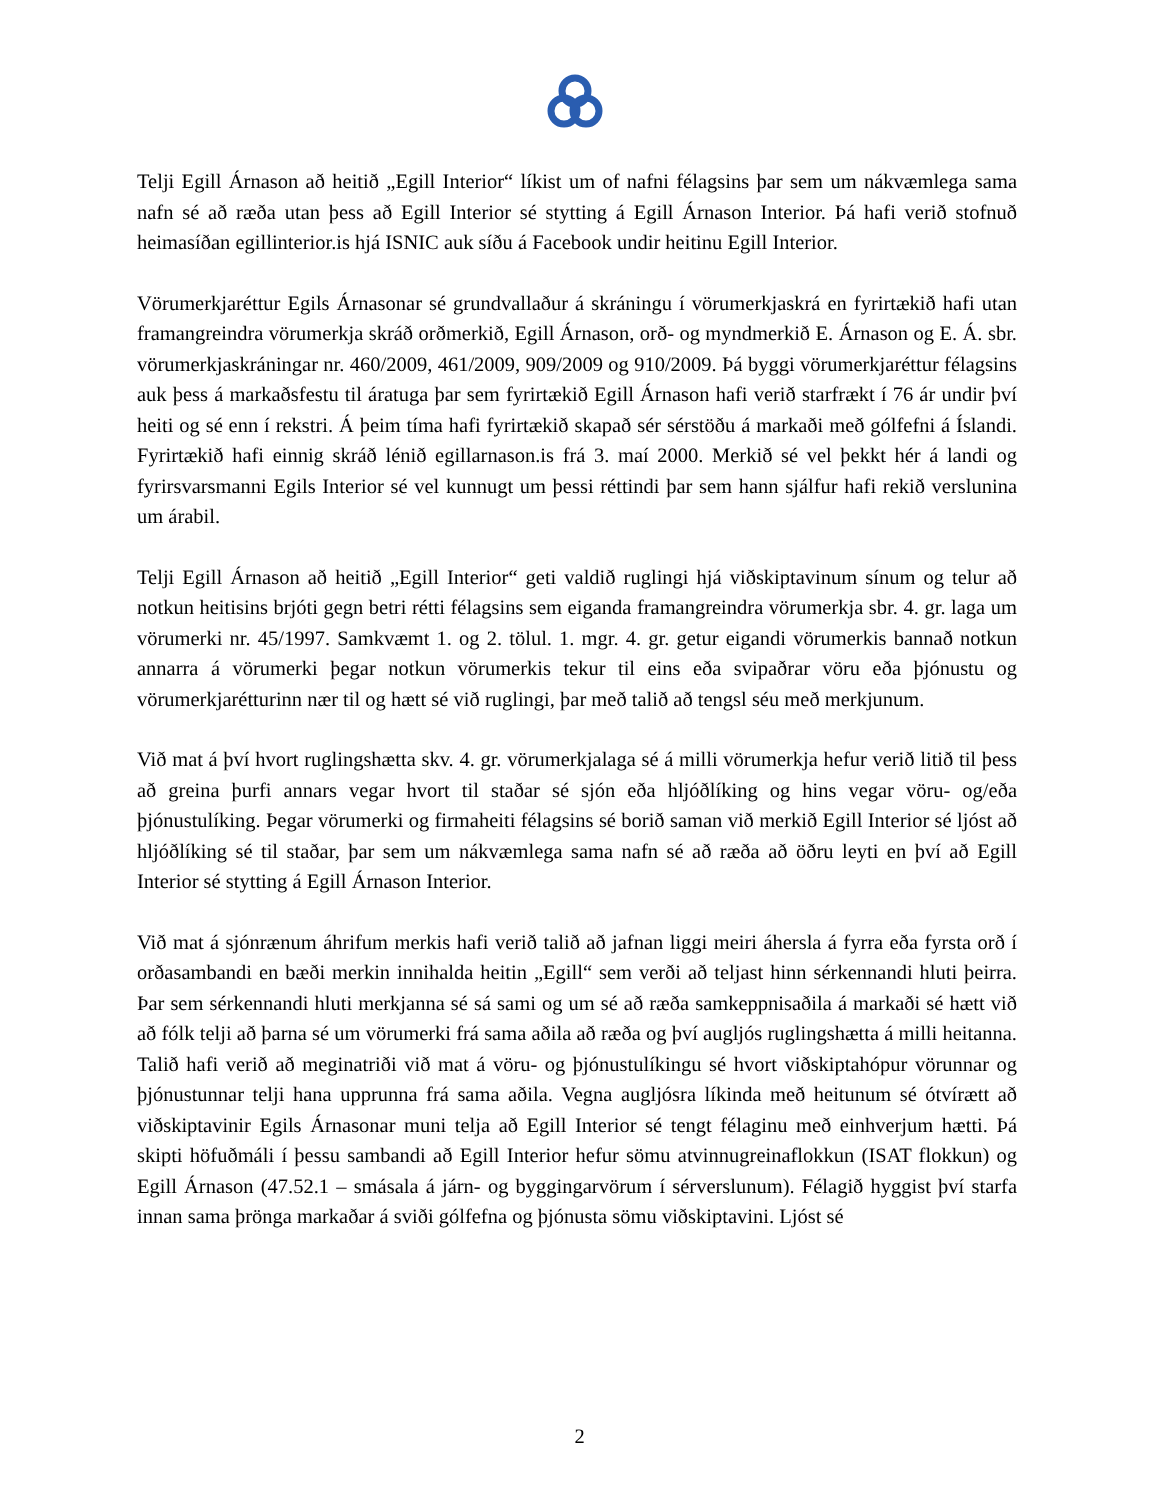Telji Egill Árnason að heitið „Egill Interior“ líkist um of nafni félagsins þar sem um nákvæmlega sama nafn sé að ræða utan þess að Egill Interior sé stytting á Egill Árnason Interior. Þá hafi verið stofnuð heimasíðan egillinterior.is hjá ISNIC auk síðu á Facebook undir heitinu Egill Interior.
Vörumerkjaréttur Egils Árnasonar sé grundvallaður á skráningu í vörumerkjaskrá en fyrirtækið hafi utan framangreindra vörumerkja skráð orðmerkið, Egill Árnason, orð- og myndmerkið E. Árnason og E. Á. sbr. vörumerkjaskráningar nr. 460/2009, 461/2009, 909/2009 og 910/2009. Þá byggi vörumerkjaréttur félagsins auk þess á markaðsfestu til áratuga þar sem fyrirtækið Egill Árnason hafi verið starfrækt í 76 ár undir því heiti og sé enn í rekstri. Á þeim tíma hafi fyrirtækið skapað sér sérstöðu á markaði með gólfefni á Íslandi. Fyrirtækið hafi einnig skráð lénið egillarnason.is frá 3. maí 2000. Merkið sé vel þekkt hér á landi og fyrirsvarsmanni Egils Interior sé vel kunnugt um þessi réttindi þar sem hann sjálfur hafi rekið verslunina um árabil.
Telji Egill Árnason að heitið „Egill Interior“ geti valdið ruglingi hjá viðskiptavinum sínum og telur að notkun heitisins brjóti gegn betri rétti félagsins sem eiganda framangreindra vörumerkja sbr. 4. gr. laga um vörumerki nr. 45/1997. Samkvæmt 1. og 2. tölul. 1. mgr. 4. gr. getur eigandi vörumerkis bannað notkun annarra á vörumerki þegar notkun vörumerkis tekur til eins eða svipaðrar vöru eða þjónustu og vörumerkjarétturinn nær til og hætt sé við ruglingi, þar með talið að tengsl séu með merkjunum.
Við mat á því hvort ruglingshætta skv. 4. gr. vörumerkjalaga sé á milli vörumerkja hefur verið litið til þess að greina þurfi annars vegar hvort til staðar sé sjón eða hljóðlíking og hins vegar vöru- og/eða þjónustulíking. Þegar vörumerki og firmaheiti félagsins sé borið saman við merkið Egill Interior sé ljóst að hljóðlíking sé til staðar, þar sem um nákvæmlega sama nafn sé að ræða að öðru leyti en því að Egill Interior sé stytting á Egill Árnason Interior.
Við mat á sjónrænum áhrifum merkis hafi verið talið að jafnan liggi meiri áhersla á fyrra eða fyrsta orð í orðasambandi en bæði merkin innihalda heitin „Egill“ sem verði að teljast hinn sérkennandi hluti þeirra. Þar sem sérkennandi hluti merkjanna sé sá sami og um sé að ræða samkeppnisaðila á markaði sé hætt við að fólk telji að þarna sé um vörumerki frá sama aðila að ræða og því augljós ruglingshætta á milli heitanna. Talið hafi verið að meginatriði við mat á vöru- og þjónustulíkingu sé hvort viðskiptahópur vörunnar og þjónustunnar telji hana upprunna frá sama aðila. Vegna augljósra líkinda með heitunum sé ótvírætt að viðskiptavinir Egils Árnasonar muni telja að Egill Interior sé tengt félaginu með einhverjum hætti. Þá skipti höfuðmáli í þessu sambandi að Egill Interior hefur sömu atvinnugreinaflokkun (ISAT flokkun) og Egill Árnason (47.52.1 – smásala á járn- og byggingarvörum í sérverslunum). Félagið hyggist því starfa innan sama þrönga markaðar á sviði gólfefna og þjónusta sömu viðskiptavini. Ljóst sé
2